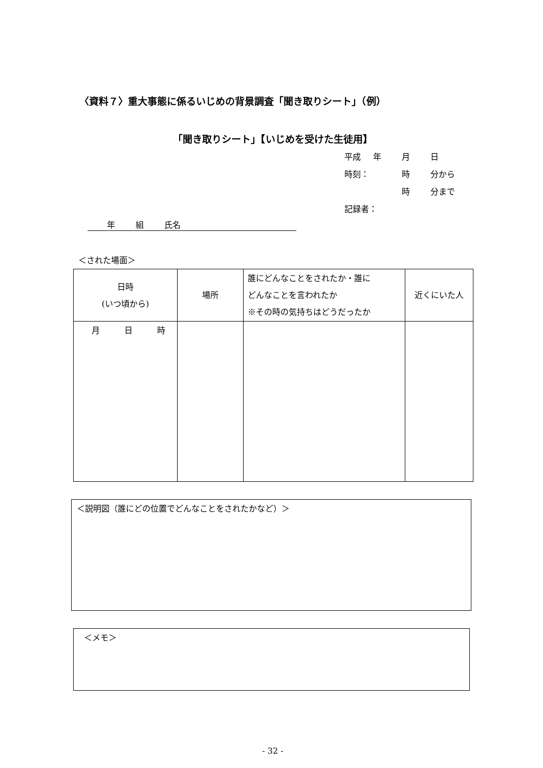〈資料７〉重大事態に係るいじめの背景調査「聞き取りシート」（例）
「聞き取りシート」【いじめを受けた生徒用】
平成 年 月 日
時刻： 時 分から
時 分まで
記録者：
年 組 氏名
＜された場面＞
| 日時 (いつ頃から) | 場所 | 誰にどんなことをされたか・誰に どんなことを言われたか ※その時の気持ちはどうだったか | 近くにいた人 |
| --- | --- | --- | --- |
| 月 日 時 | | | |
＜説明図（誰にどの位置でどんなことをされたかなど）＞
＜メモ＞
- 32 -